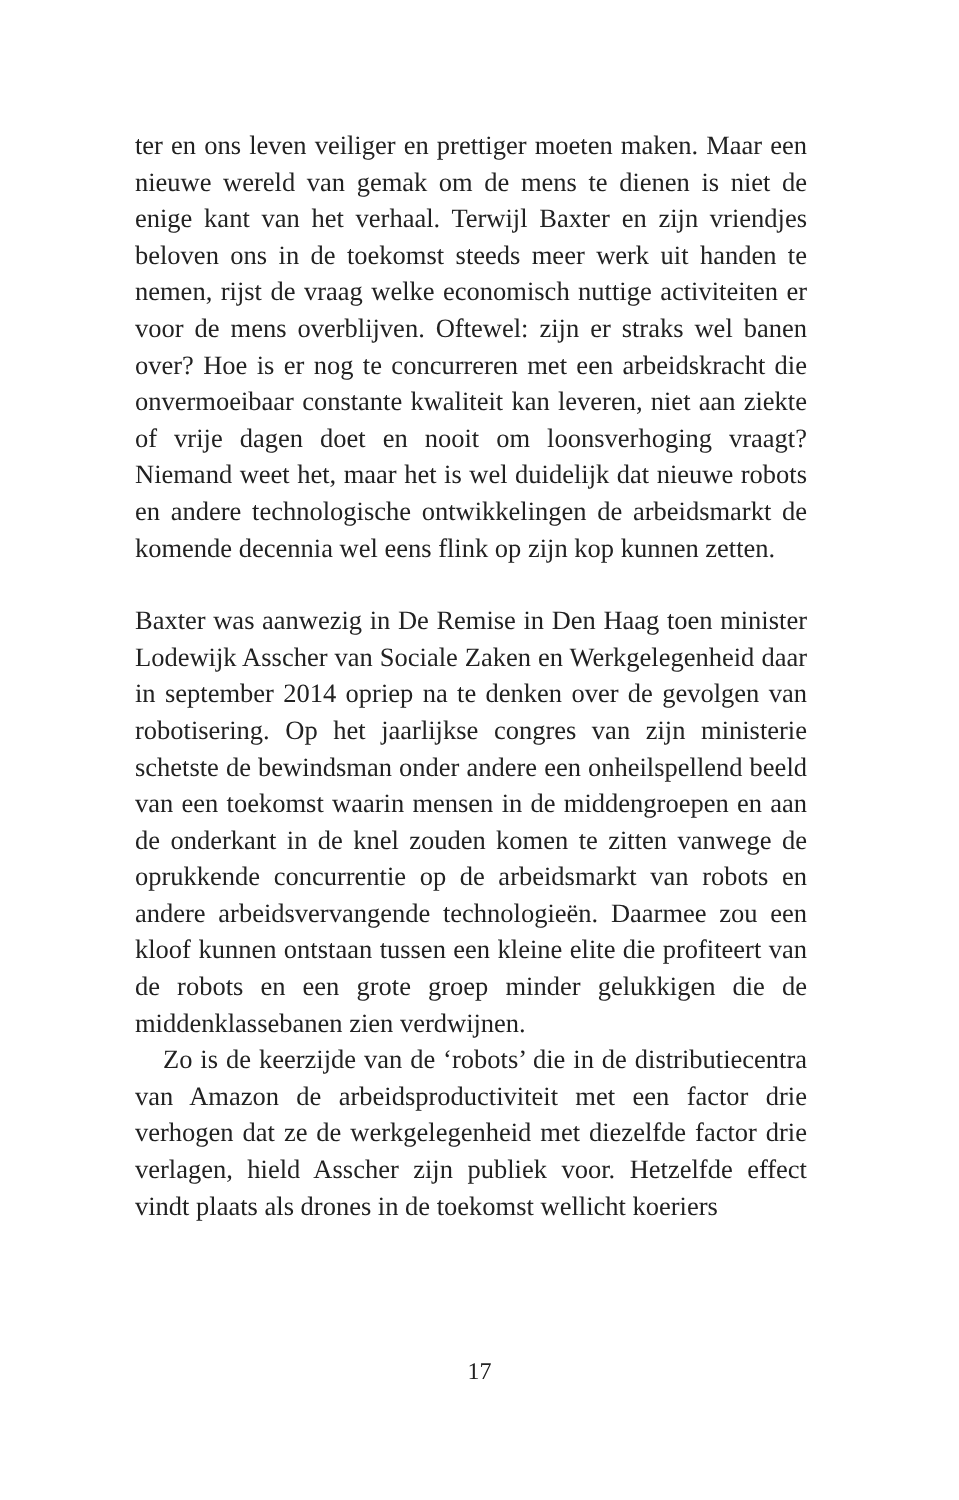ter en ons leven veiliger en prettiger moeten maken. Maar een nieuwe wereld van gemak om de mens te dienen is niet de enige kant van het verhaal. Terwijl Baxter en zijn vriendjes beloven ons in de toekomst steeds meer werk uit handen te nemen, rijst de vraag welke economisch nuttige activiteiten er voor de mens overblijven. Oftewel: zijn er straks wel banen over? Hoe is er nog te concurreren met een arbeidskracht die onvermoeibaar constante kwaliteit kan leveren, niet aan ziekte of vrije dagen doet en nooit om loonsverhoging vraagt? Niemand weet het, maar het is wel duidelijk dat nieuwe robots en andere technologische ontwikkelingen de arbeidsmarkt de komende decennia wel eens flink op zijn kop kunnen zetten.
Baxter was aanwezig in De Remise in Den Haag toen minister Lodewijk Asscher van Sociale Zaken en Werkgelegenheid daar in september 2014 opriep na te denken over de gevolgen van robotisering. Op het jaarlijkse congres van zijn ministerie schetste de bewindsman onder andere een onheilspellend beeld van een toekomst waarin mensen in de middengroepen en aan de onderkant in de knel zouden komen te zitten vanwege de oprukkende concurrentie op de arbeidsmarkt van robots en andere arbeidsvervangende technologieën. Daarmee zou een kloof kunnen ontstaan tussen een kleine elite die profiteert van de robots en een grote groep minder gelukkigen die de middenklassebanen zien verdwijnen.
Zo is de keerzijde van de ‘robots’ die in de distributiecentra van Amazon de arbeidsproductiviteit met een factor drie verhogen dat ze de werkgelegenheid met diezelfde factor drie verlagen, hield Asscher zijn publiek voor. Hetzelfde effect vindt plaats als drones in de toekomst wellicht koeriers
17